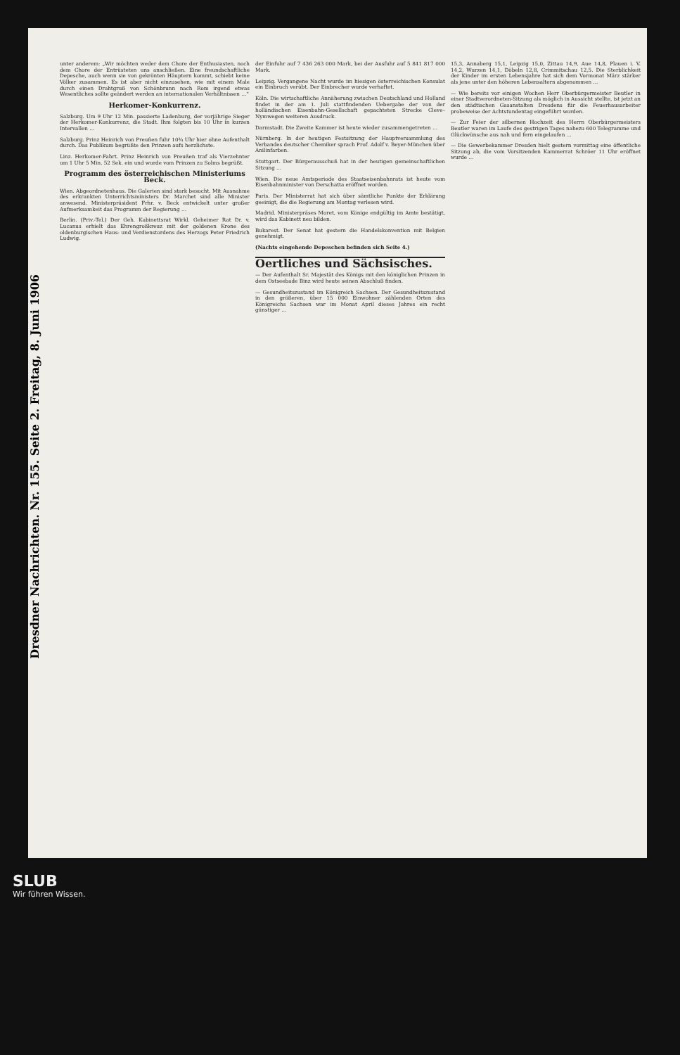Dresdner Nachrichten. Nr. 155. Seite 2. Freitag, 8. Juni 1906
unter anderem: „Wir möchten weder dem Chore der Enthusiasten, noch dem Chore der Entrüsteten uns anschließen. Eine freundschaftliche Depesche, auch wenn sie von gekrönten Häuptern kommt, schiebt keine Völker zusammen. Es ist aber nicht einzusehen, wie mit einem Male durch einen Drahtgruß von Schönbrunn nach Rom irgend etwas Wesentliches sollte geändert werden an internationalen Verhältnissen …“
Herkomer-Konkurrenz.
Salzburg. Um 9 Uhr 12 Min. passierte Ladenburg, der vorjährige Sieger der Herkomer-Konkurrenz, die Stadt. Ihm folgten bis 10 Uhr in kurzen Intervallen …
Salzburg. Prinz Heinrich von Preußen fuhr 10¾ Uhr hier ohne Aufenthalt durch. Das Publikum begrüßte den Prinzen aufs herzlichste.
Linz. Herkomer-Fahrt. Prinz Heinrich von Preußen traf als Vierzehnter um 1 Uhr 5 Min. 52 Sek. ein und wurde vom Prinzen zu Solms begrüßt.
Programm des österreichischen Ministeriums Beck.
Wien. Abgeordnetenhaus. Die Galerien sind stark besucht. Mit Ausnahme des erkrankten Unterrichtsministers Dr. Marchet sind alle Minister anwesend. Ministerpräsident Frhr. v. Beck entwickelt unter großer Aufmerksamkeit das Programm der Regierung …
Berlin. (Priv.-Tel.) Der Geh. Kabinettsrat Wirkl. Geheimer Rat Dr. v. Lucanus erhielt das Ehrengroßkreuz mit der goldenen Krone des oldenburgischen Haus- und Verdienstordens des Herzogs Peter Friedrich Ludwig.
der Einfuhr auf 7 436 263 000 Mark, bei der Ausfuhr auf 5 841 817 000 Mark.
Leipzig. Vergangene Nacht wurde im hiesigen österreichischen Konsulat ein Einbruch verübt. Der Einbrecher wurde verhaftet.
Köln. Die wirtschaftliche Annäherung zwischen Deutschland und Holland findet in der am 1. Juli stattfindenden Uebergabe der von der holländischen Eisenbahn-Gesellschaft gepachteten Strecke Cleve–Nymwegen weiteren Ausdruck.
Darmstadt. Die Zweite Kammer ist heute wieder zusammengetreten …
Nürnberg. In der heutigen Festsitzung der Hauptversammlung des Verbandes deutscher Chemiker sprach Prof. Adolf v. Beyer-München über Anilinfarben.
Stuttgart. Der Bürgerausschuß hat in der heutigen gemeinschaftlichen Sitzung …
Wien. Die neue Amtsperiode des Staatseisenbahnrats ist heute vom Eisenbahnminister von Derschatta eröffnet worden.
Paris. Der Ministerrat hat sich über sämtliche Punkte der Erklärung geeinigt, die die Regierung am Montag verlesen wird.
Madrid. Ministerpräses Moret, vom Könige endgültig im Amte bestätigt, wird das Kabinett neu bilden.
Bukarest. Der Senat hat gestern die Handelskonvention mit Belgien genehmigt.
(Nachts eingehende Depeschen befinden sich Seite 4.)
Oertliches und Sächsisches.
— Der Aufenthalt Sr. Majestät des Königs mit den königlichen Prinzen in dem Ostseebade Binz wird heute seinen Abschluß finden.
— Gesundheitszustand im Königreich Sachsen. Der Gesundheitszustand in den größeren, über 15 000 Einwohner zählenden Orten des Königreichs Sachsen war im Monat April dieses Jahres ein recht günstiger …
15,3, Annaberg 15,1, Leipzig 15,0, Zittau 14,9, Aue 14,8, Plauen i. V. 14,2, Wurzen 14,1, Döbeln 12,8, Crimmitschau 12,5. Die Sterblichkeit der Kinder im ersten Lebensjahre hat sich dem Vormonat März stärker als jene unter den höheren Lebensaltern abgenommen …
— Wie bereits vor einigen Wochen Herr Oberbürgermeister Beutler in einer Stadtverordneten-Sitzung als möglich in Aussicht stellte, ist jetzt an den städtischen Gasanstalten Dresdens für die Feuerhausarbeiter probeweise der Achtstundentag eingeführt worden.
— Zur Feier der silbernen Hochzeit des Herrn Oberbürgermeisters Beutler waren im Laufe des gestrigen Tages nahezu 600 Telegramme und Glückwünsche aus nah und fern eingelaufen …
— Die Gewerbekammer Dresden hielt gestern vormittag eine öffentliche Sitzung ab, die vom Vorsitzenden Kammerrat Schröer 11 Uhr eröffnet wurde …
SLUB
Wir führen Wissen.